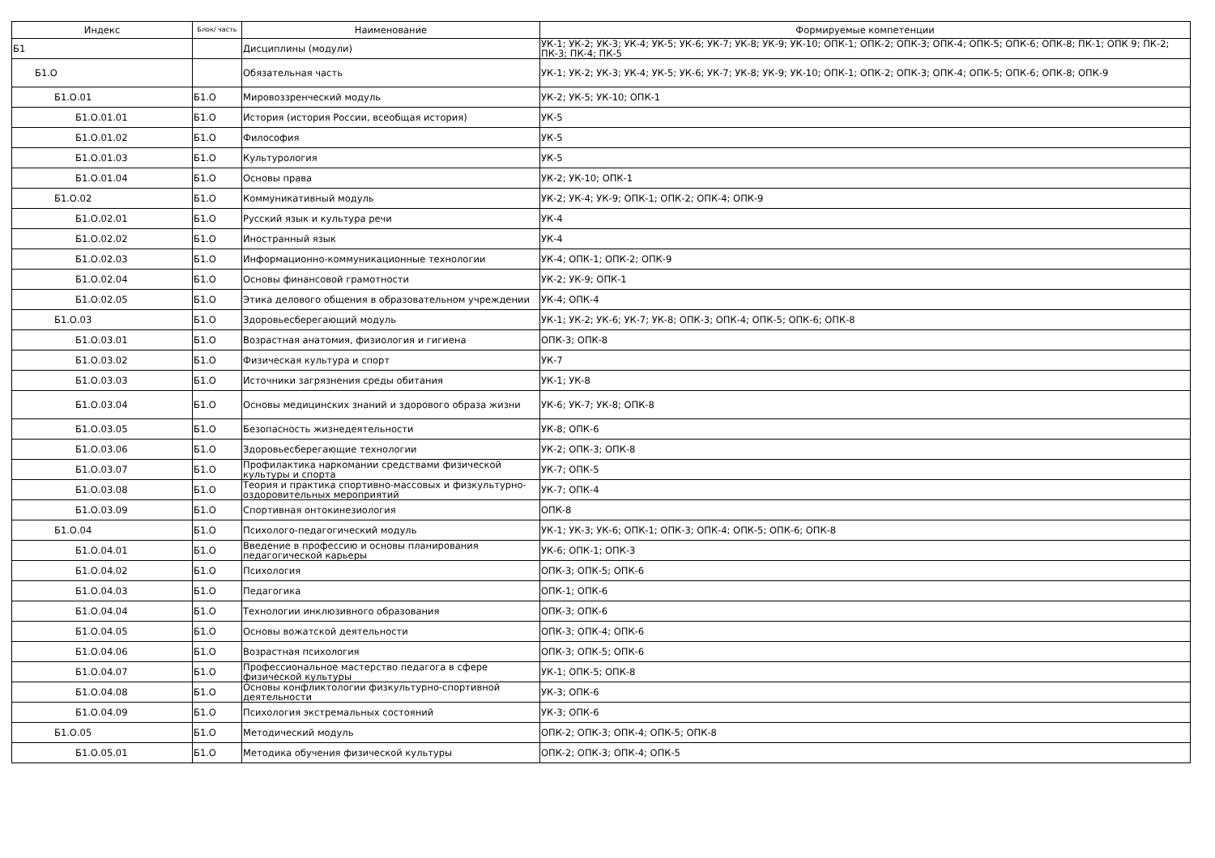| Индекс | Блок/ часть | Наименование | Формируемые компетенции |
| --- | --- | --- | --- |
| Б1 | | Дисциплины (модули) | УК-1; УК-2; УК-3; УК-4; УК-5; УК-6; УК-7; УК-8; УК-9; УК-10; ОПК-1; ОПК-2; ОПК-3; ОПК-4; ОПК-5; ОПК-6; ОПК-8; ПК-1; ОПК 9; ПК-2; ПК-3; ПК-4; ПК-5 |
| Б1.О | | Обязательная часть | УК-1; УК-2; УК-3; УК-4; УК-5; УК-6; УК-7; УК-8; УК-9; УК-10; ОПК-1; ОПК-2; ОПК-3; ОПК-4; ОПК-5; ОПК-6; ОПК-8; ОПК-9 |
| Б1.О.01 | Б1.О | Мировоззренческий модуль | УК-2; УК-5; УК-10; ОПК-1 |
| Б1.О.01.01 | Б1.О | История (история России, всеобщая история) | УК-5 |
| Б1.О.01.02 | Б1.О | Философия | УК-5 |
| Б1.О.01.03 | Б1.О | Культурология | УК-5 |
| Б1.О.01.04 | Б1.О | Основы права | УК-2; УК-10; ОПК-1 |
| Б1.О.02 | Б1.О | Коммуникативный модуль | УК-2; УК-4; УК-9; ОПК-1; ОПК-2; ОПК-4; ОПК-9 |
| Б1.О.02.01 | Б1.О | Русский язык и культура речи | УК-4 |
| Б1.О.02.02 | Б1.О | Иностранный язык | УК-4 |
| Б1.О.02.03 | Б1.О | Информационно-коммуникационные технологии | УК-4; ОПК-1; ОПК-2; ОПК-9 |
| Б1.О.02.04 | Б1.О | Основы финансовой грамотности | УК-2; УК-9; ОПК-1 |
| Б1.О.02.05 | Б1.О | Этика делового общения в образовательном учреждении | УК-4; ОПК-4 |
| Б1.О.03 | Б1.О | Здоровьесберегающий модуль | УК-1; УК-2; УК-6; УК-7; УК-8; ОПК-3; ОПК-4; ОПК-5; ОПК-6; ОПК-8 |
| Б1.О.03.01 | Б1.О | Возрастная анатомия, физиология и гигиена | ОПК-3; ОПК-8 |
| Б1.О.03.02 | Б1.О | Физическая культура и спорт | УК-7 |
| Б1.О.03.03 | Б1.О | Источники загрязнения среды обитания | УК-1; УК-8 |
| Б1.О.03.04 | Б1.О | Основы медицинских знаний и здорового образа жизни | УК-6; УК-7; УК-8; ОПК-8 |
| Б1.О.03.05 | Б1.О | Безопасность жизнедеятельности | УК-8; ОПК-6 |
| Б1.О.03.06 | Б1.О | Здоровьесберегающие технологии | УК-2; ОПК-3; ОПК-8 |
| Б1.О.03.07 | Б1.О | Профилактика наркомании средствами физической культуры и спорта | УК-7; ОПК-5 |
| Б1.О.03.08 | Б1.О | Теория и практика спортивно-массовых и физкультурно-оздоровительных мероприятий | УК-7; ОПК-4 |
| Б1.О.03.09 | Б1.О | Спортивная онтокинезиология | ОПК-8 |
| Б1.О.04 | Б1.О | Психолого-педагогический модуль | УК-1; УК-3; УК-6; ОПК-1; ОПК-3; ОПК-4; ОПК-5; ОПК-6; ОПК-8 |
| Б1.О.04.01 | Б1.О | Введение в профессию и основы планирования педагогической карьеры | УК-6; ОПК-1; ОПК-3 |
| Б1.О.04.02 | Б1.О | Психология | ОПК-3; ОПК-5; ОПК-6 |
| Б1.О.04.03 | Б1.О | Педагогика | ОПК-1; ОПК-6 |
| Б1.О.04.04 | Б1.О | Технологии инклюзивного образования | ОПК-3; ОПК-6 |
| Б1.О.04.05 | Б1.О | Основы вожатской деятельности | ОПК-3; ОПК-4; ОПК-6 |
| Б1.О.04.06 | Б1.О | Возрастная психология | ОПК-3; ОПК-5; ОПК-6 |
| Б1.О.04.07 | Б1.О | Профессиональное мастерство педагога в сфере физической культуры | УК-1; ОПК-5; ОПК-8 |
| Б1.О.04.08 | Б1.О | Основы конфликтологии физкультурно-спортивной деятельности | УК-3; ОПК-6 |
| Б1.О.04.09 | Б1.О | Психология экстремальных состояний | УК-3; ОПК-6 |
| Б1.О.05 | Б1.О | Методический модуль | ОПК-2; ОПК-3; ОПК-4; ОПК-5; ОПК-8 |
| Б1.О.05.01 | Б1.О | Методика обучения физической культуры | ОПК-2; ОПК-3; ОПК-4; ОПК-5 |